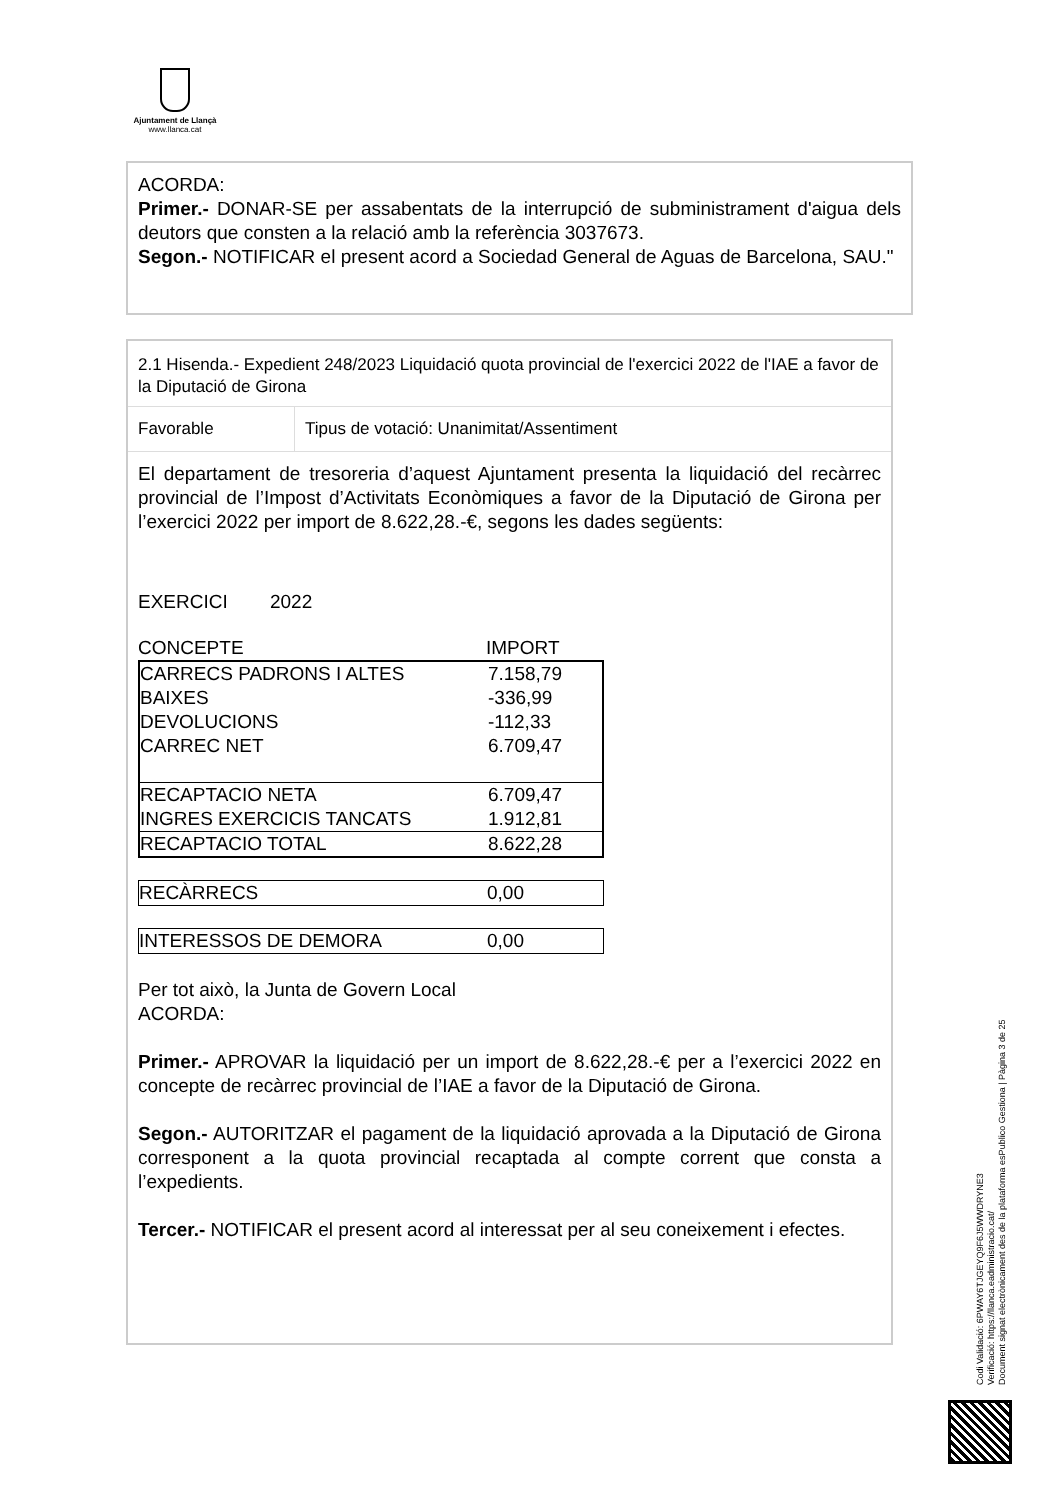Ajuntament de Llançà
www.llanca.cat
ACORDA:
Primer.- DONAR-SE per assabentats de la interrupció de subministrament d'aigua dels deutors que consten a la relació amb la referència 3037673.
Segon.- NOTIFICAR el present acord a Sociedad General de Aguas de Barcelona, SAU."
2.1 Hisenda.- Expedient 248/2023 Liquidació quota provincial de l'exercici 2022 de l'IAE a favor de la Diputació de Girona
Favorable Tipus de votació: Unanimitat/Assentiment
El departament de tresoreria d’aquest Ajuntament presenta la liquidació del recàrrec provincial de l’Impost d’Activitats Econòmiques a favor de la Diputació de Girona per l’exercici 2022 per import de 8.622,28.-€, segons les dades següents:
EXERCICI 2022
| CONCEPTE | IMPORT |
| CARRECS PADRONS I ALTES | 7.158,79 |
| BAIXES | -336,99 |
| DEVOLUCIONS | -112,33 |
| CARREC NET | 6.709,47 |
| RECAPTACIO NETA | 6.709,47 |
| INGRES EXERCICIS TANCATS | 1.912,81 |
| RECAPTACIO TOTAL | 8.622,28 |
| RECÀRRECS | 0,00 |
| INTERESSOS DE DEMORA | 0,00 |
Per tot això, la Junta de Govern Local
ACORDA:
Primer.- APROVAR la liquidació per un import de 8.622,28.-€ per a l’exercici 2022 en concepte de recàrrec provincial de l’IAE a favor de la Diputació de Girona.
Segon.- AUTORITZAR el pagament de la liquidació aprovada a la Diputació de Girona corresponent a la quota provincial recaptada al compte corrent que consta a l’expedients.
Tercer.- NOTIFICAR el present acord al interessat per al seu coneixement i efectes.
Codi Validació: 6PWAY6TJGEYQ9F6J5WWDRYNE3
Verificació: https://llanca.eadministracio.cat/
Document signat electrònicament des de la plataforma esPublico Gestiona | Pàgina 3 de 25